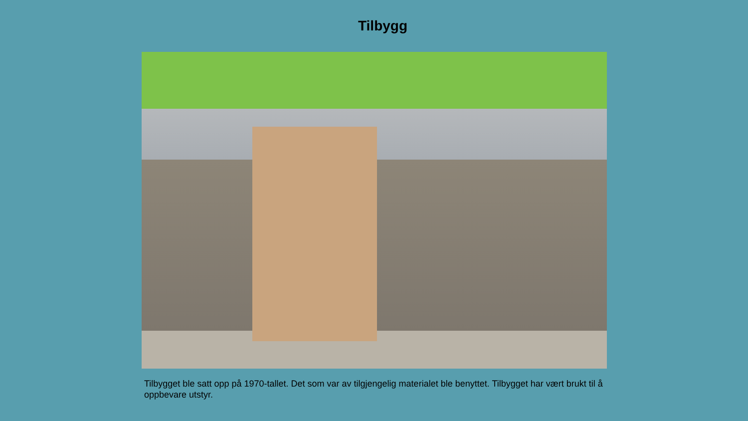Tilbygg
Tilbygget ble satt opp på 1970-tallet. Det som var av tilgjengelig materialet ble benyttet. Tilbygget har vært brukt til å oppbevare utstyr.